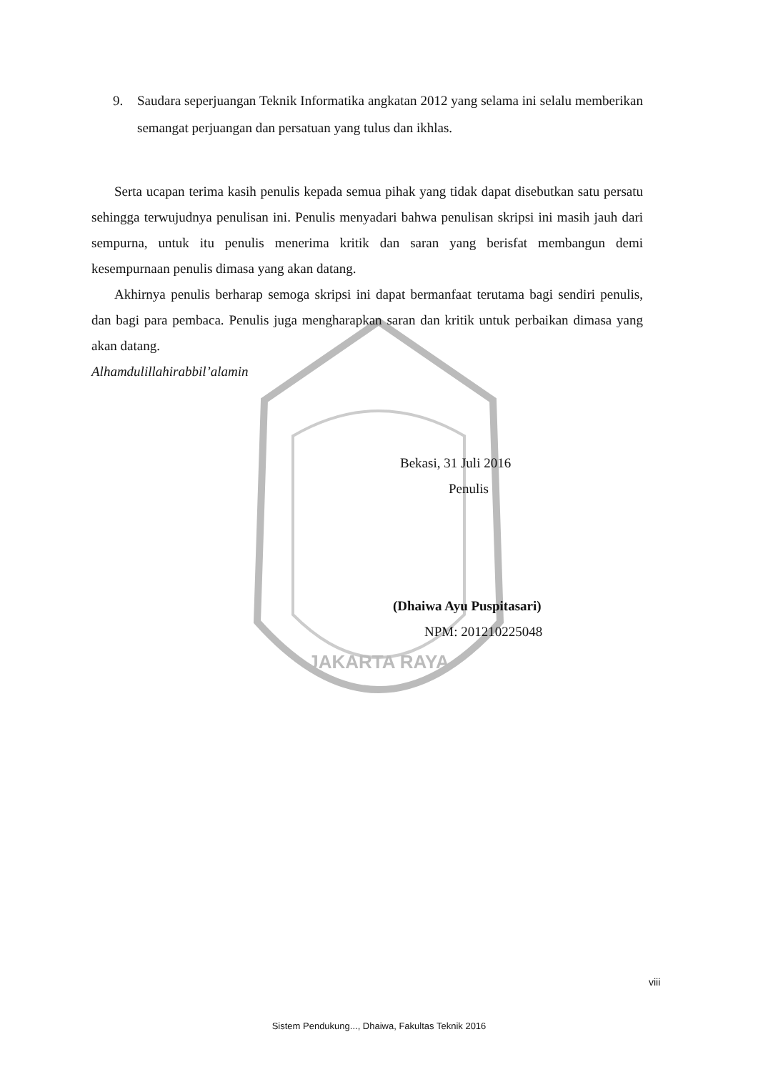JAKARTA RAYA
9. Saudara seperjuangan Teknik Informatika angkatan 2012 yang selama ini selalu memberikan semangat perjuangan dan persatuan yang tulus dan ikhlas.
Serta ucapan terima kasih penulis kepada semua pihak yang tidak dapat disebutkan satu persatu sehingga terwujudnya penulisan ini. Penulis menyadari bahwa penulisan skripsi ini masih jauh dari sempurna, untuk itu penulis menerima kritik dan saran yang berisfat membangun demi kesempurnaan penulis dimasa yang akan datang.
Akhirnya penulis berharap semoga skripsi ini dapat bermanfaat terutama bagi sendiri penulis, dan bagi para pembaca. Penulis juga mengharapkan saran dan kritik untuk perbaikan dimasa yang akan datang.
Alhamdulillahirabbil’alamin
Bekasi, 31 Juli 2016
Penulis
(Dhaiwa Ayu Puspitasari)
NPM: 201210225048
viii
Sistem Pendukung..., Dhaiwa, Fakultas Teknik 2016